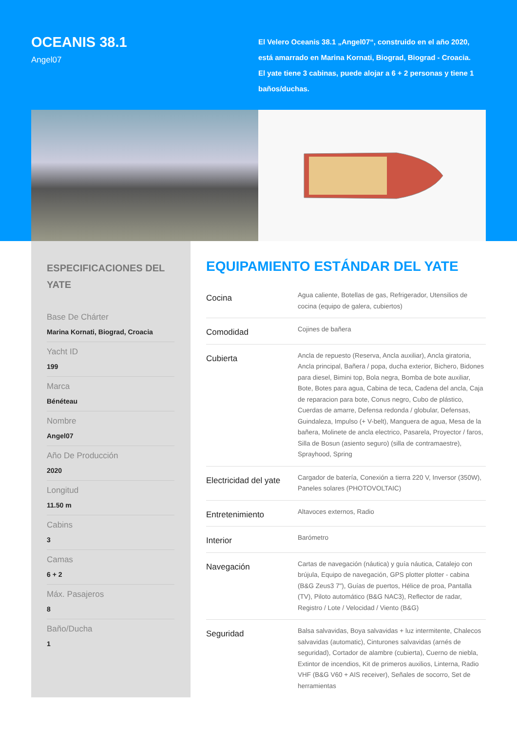OCEANIS 38.1
Angel07
El Velero Oceanis 38.1 „Angel07“, construido en el año 2020, está amarrado en Marina Kornati, Biograd, Biograd - Croacia. El yate tiene 3 cabinas, puede alojar a 6 + 2 personas y tiene 1 baños/duchas.
ESPECIFICACIONES DEL YATE
Base De Chárter
Marina Kornati, Biograd, Croacia
Yacht ID
199
Marca
Bénéteau
Nombre
Angel07
Año De Producción
2020
Longitud
11.50 m
Cabins
3
Camas
6 + 2
Máx. Pasajeros
8
Baño/Ducha
1
EQUIPAMIENTO ESTÁNDAR DEL YATE
| Cocina | Agua caliente, Botellas de gas, Refrigerador, Utensilios de cocina (equipo de galera, cubiertos) |
| Comodidad | Cojines de bañera |
| Cubierta | Ancla de repuesto (Reserva, Ancla auxiliar), Ancla giratoria, Ancla principal, Bañera / popa, ducha exterior, Bichero, Bidones para diesel, Bimini top, Bola negra, Bomba de bote auxiliar, Bote, Botes para agua, Cabina de teca, Cadena del ancla, Caja de reparacion para bote, Conus negro, Cubo de plástico, Cuerdas de amarre, Defensa redonda / globular, Defensas, Guindaleza, Impulso (+ V-belt), Manguera de agua, Mesa de la bañera, Molinete de ancla electrico, Pasarela, Proyector / faros, Silla de Bosun (asiento seguro) (silla de contramaestre), Sprayhood, Spring |
| Electricidad del yate | Cargador de batería, Conexión a tierra 220 V, Inversor (350W), Paneles solares (PHOTOVOLTAIC) |
| Entretenimiento | Altavoces externos, Radio |
| Interior | Barómetro |
| Navegación | Cartas de navegación (náutica) y guía náutica, Catalejo con brújula, Equipo de navegación, GPS plotter plotter - cabina (B&G Zeus3 7"), Guías de puertos, Hélice de proa, Pantalla (TV), Piloto automático (B&G NAC3), Reflector de radar, Registro / Lote / Velocidad / Viento (B&G) |
| Seguridad | Balsa salvavidas, Boya salvavidas + luz intermitente, Chalecos salvavidas (automatic), Cinturones salvavidas (arnés de seguridad), Cortador de alambre (cubierta), Cuerno de niebla, Extintor de incendios, Kit de primeros auxilios, Linterna, Radio VHF (B&G V60 + AIS receiver), Señales de socorro, Set de herramientas |